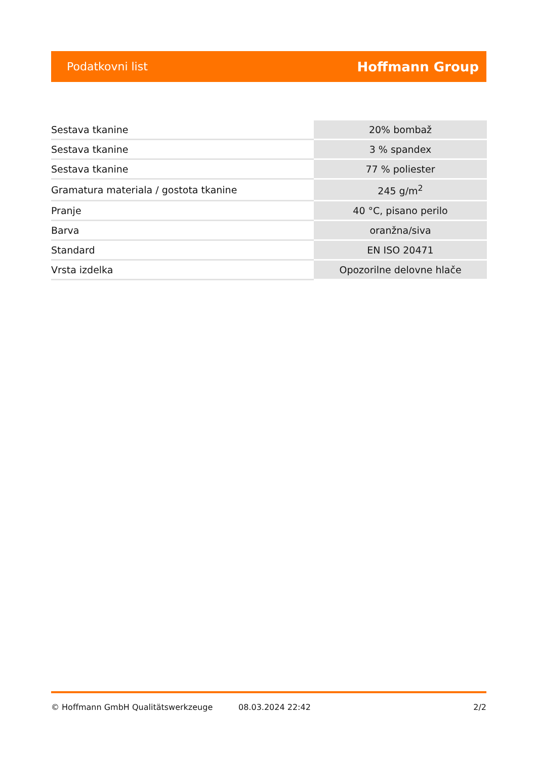Podatkovni list Hoffmann Group
| Sestava tkanine | 20% bombaž |
| Sestava tkanine | 3 % spandex |
| Sestava tkanine | 77 % poliester |
| Gramatura materiala / gostota tkanine | 245 g/m<sup>2</sup> |
| Pranje | 40 °C, pisano perilo |
| Barva | oranžna/siva |
| Standard | EN ISO 20471 |
| Vrsta izdelka | Opozorilne delovne hlače |
© Hoffmann GmbH Qualitätswerkzeuge 08.03.2024 22:42 2/2